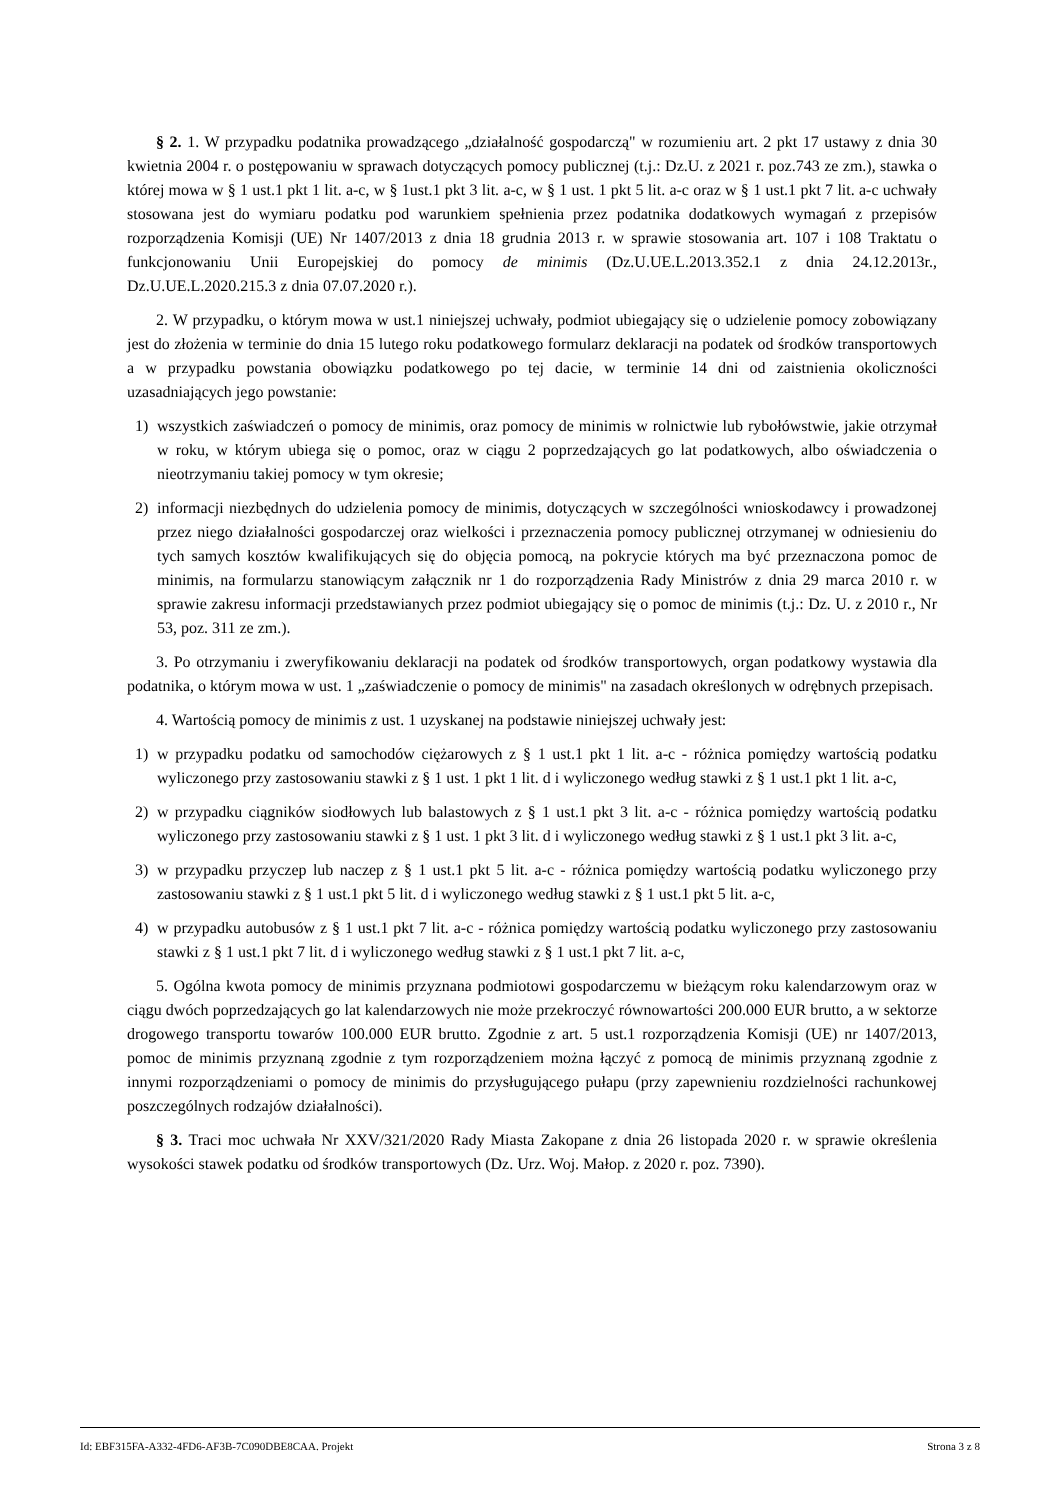§ 2. 1. W przypadku podatnika prowadzącego „działalność gospodarczą" w rozumieniu art. 2 pkt 17 ustawy z dnia 30 kwietnia 2004 r. o postępowaniu w sprawach dotyczących pomocy publicznej (t.j.: Dz.U. z 2021 r. poz.743 ze zm.), stawka o której mowa w § 1 ust.1 pkt 1 lit. a-c, w § 1ust.1 pkt 3 lit. a-c, w § 1 ust. 1 pkt 5 lit. a-c oraz w § 1 ust.1 pkt 7 lit. a-c uchwały stosowana jest do wymiaru podatku pod warunkiem spełnienia przez podatnika dodatkowych wymagań z przepisów rozporządzenia Komisji (UE) Nr 1407/2013 z dnia 18 grudnia 2013 r. w sprawie stosowania art. 107 i 108 Traktatu o funkcjonowaniu Unii Europejskiej do pomocy de minimis (Dz.U.UE.L.2013.352.1 z dnia 24.12.2013r., Dz.U.UE.L.2020.215.3 z dnia 07.07.2020 r.).
2. W przypadku, o którym mowa w ust.1 niniejszej uchwały, podmiot ubiegający się o udzielenie pomocy zobowiązany jest do złożenia w terminie do dnia 15 lutego roku podatkowego formularz deklaracji na podatek od środków transportowych a w przypadku powstania obowiązku podatkowego po tej dacie, w terminie 14 dni od zaistnienia okoliczności uzasadniających jego powstanie:
1) wszystkich zaświadczeń o pomocy de minimis, oraz pomocy de minimis w rolnictwie lub rybołówstwie, jakie otrzymał w roku, w którym ubiega się o pomoc, oraz w ciągu 2 poprzedzających go lat podatkowych, albo oświadczenia o nieotrzymaniu takiej pomocy w tym okresie;
2) informacji niezbędnych do udzielenia pomocy de minimis, dotyczących w szczególności wnioskodawcy i prowadzonej przez niego działalności gospodarczej oraz wielkości i przeznaczenia pomocy publicznej otrzymanej w odniesieniu do tych samych kosztów kwalifikujących się do objęcia pomocą, na pokrycie których ma być przeznaczona pomoc de minimis, na formularzu stanowiącym załącznik nr 1 do rozporządzenia Rady Ministrów z dnia 29 marca 2010 r. w sprawie zakresu informacji przedstawianych przez podmiot ubiegający się o pomoc de minimis (t.j.: Dz. U. z 2010 r., Nr 53, poz. 311 ze zm.).
3. Po otrzymaniu i zweryfikowaniu deklaracji na podatek od środków transportowych, organ podatkowy wystawia dla podatnika, o którym mowa w ust. 1 „zaświadczenie o pomocy de minimis" na zasadach określonych w odrębnych przepisach.
4. Wartością pomocy de minimis z ust. 1 uzyskanej na podstawie niniejszej uchwały jest:
1) w przypadku podatku od samochodów ciężarowych z § 1 ust.1 pkt 1 lit. a-c - różnica pomiędzy wartością podatku wyliczonego przy zastosowaniu stawki z § 1 ust. 1 pkt 1 lit. d i wyliczonego według stawki z § 1 ust.1 pkt 1 lit. a-c,
2) w przypadku ciągników siodłowych lub balastowych z § 1 ust.1 pkt 3 lit. a-c - różnica pomiędzy wartością podatku wyliczonego przy zastosowaniu stawki z § 1 ust. 1 pkt 3 lit. d i wyliczonego według stawki z § 1 ust.1 pkt 3 lit. a-c,
3) w przypadku przyczep lub naczep z § 1 ust.1 pkt 5 lit. a-c - różnica pomiędzy wartością podatku wyliczonego przy zastosowaniu stawki z § 1 ust.1 pkt 5 lit. d i wyliczonego według stawki z § 1 ust.1 pkt 5 lit. a-c,
4) w przypadku autobusów z § 1 ust.1 pkt 7 lit. a-c - różnica pomiędzy wartością podatku wyliczonego przy zastosowaniu stawki z § 1 ust.1 pkt 7 lit. d i wyliczonego według stawki z § 1 ust.1 pkt 7 lit. a-c,
5. Ogólna kwota pomocy de minimis przyznana podmiotowi gospodarczemu w bieżącym roku kalendarzowym oraz w ciągu dwóch poprzedzających go lat kalendarzowych nie może przekroczyć równowartości 200.000 EUR brutto, a w sektorze drogowego transportu towarów 100.000 EUR brutto. Zgodnie z art. 5 ust.1 rozporządzenia Komisji (UE) nr 1407/2013, pomoc de minimis przyznaną zgodnie z tym rozporządzeniem można łączyć z pomocą de minimis przyznaną zgodnie z innymi rozporządzeniami o pomocy de minimis do przysługującego pułapu (przy zapewnieniu rozdzielności rachunkowej poszczególnych rodzajów działalności).
§ 3. Traci moc uchwała Nr XXV/321/2020 Rady Miasta Zakopane z dnia 26 listopada 2020 r. w sprawie określenia wysokości stawek podatku od środków transportowych (Dz. Urz. Woj. Małop. z 2020 r. poz. 7390).
Id: EBF315FA-A332-4FD6-AF3B-7C090DBE8CAA. Projekt Strona 3 z 8